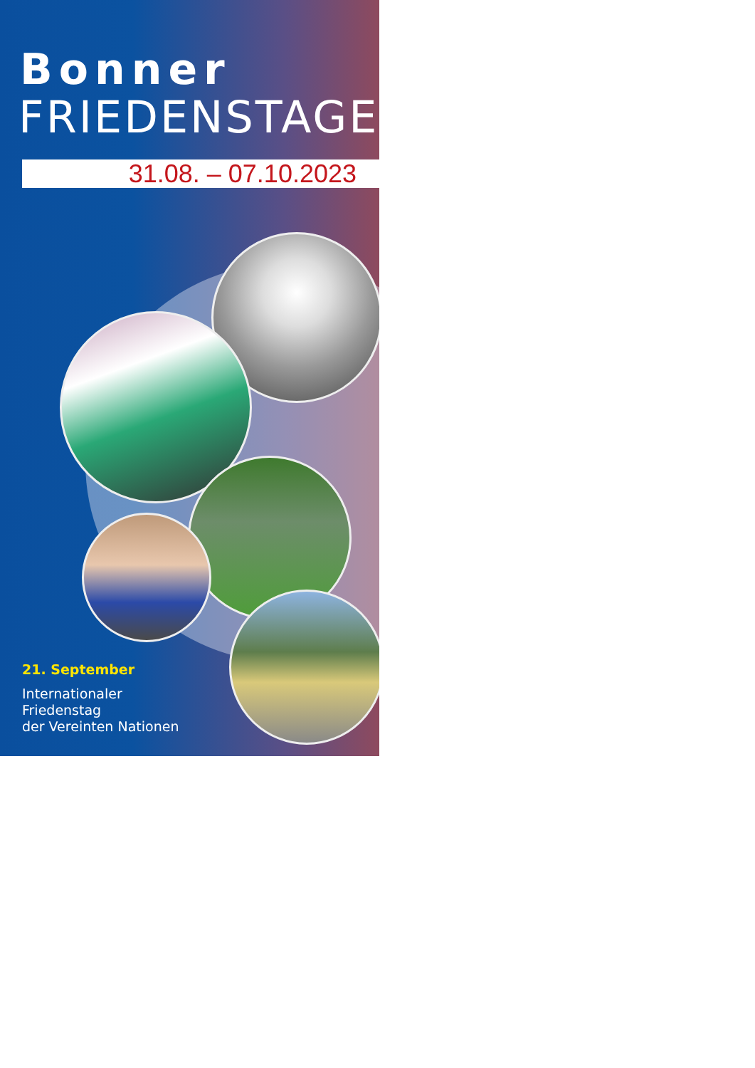Bonner
FRIEDENSTAGE
31.08. – 07.10.2023
21. September
Internationaler
Friedenstag
der Vereinten Nationen